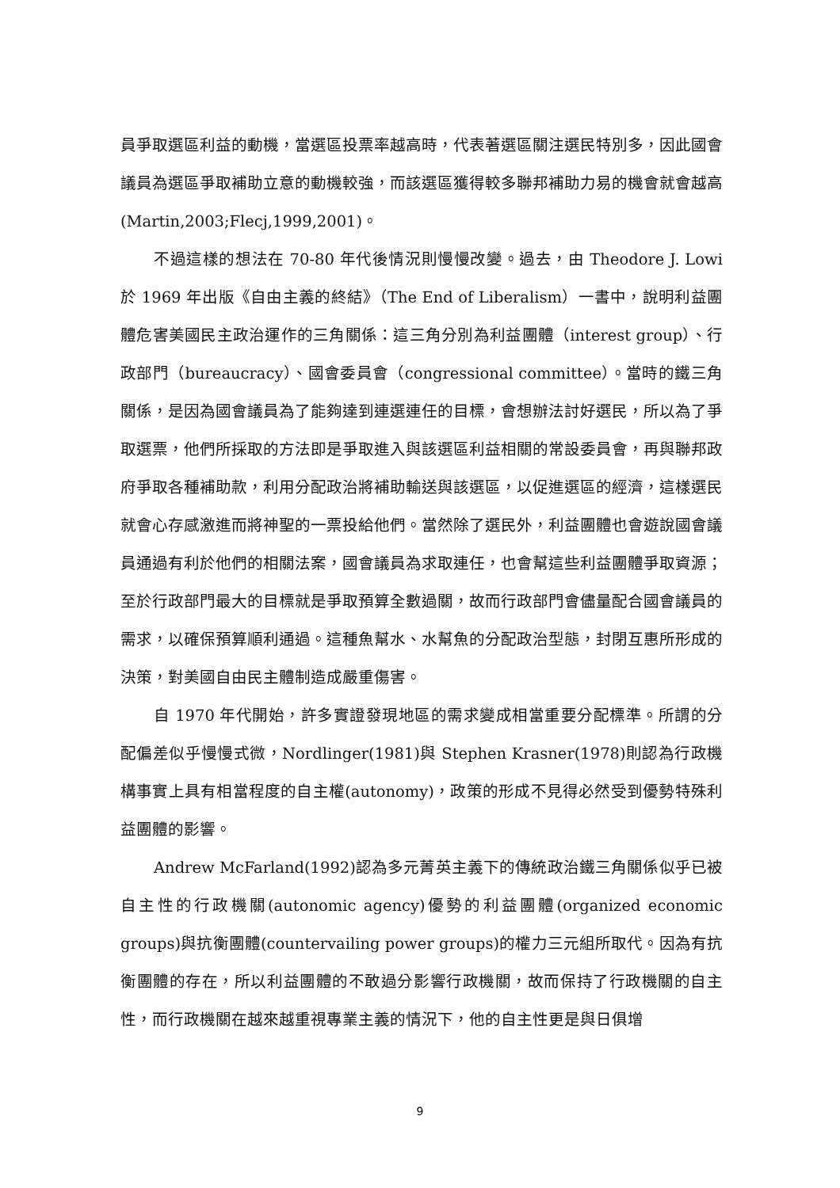員爭取選區利益的動機，當選區投票率越高時，代表著選區關注選民特別多，因此國會議員為選區爭取補助立意的動機較強，而該選區獲得較多聯邦補助力易的機會就會越高(Martin,2003;Flecj,1999,2001)。
不過這樣的想法在 70-80 年代後情況則慢慢改變。過去，由 Theodore J. Lowi 於 1969 年出版《自由主義的終結》（The End of Liberalism）一書中，說明利益團體危害美國民主政治運作的三角關係：這三角分別為利益團體（interest group）、行政部門（bureaucracy）、國會委員會（congressional committee）。當時的鐵三角關係，是因為國會議員為了能夠達到連選連任的目標，會想辦法討好選民，所以為了爭取選票，他們所採取的方法即是爭取進入與該選區利益相關的常設委員會，再與聯邦政府爭取各種補助款，利用分配政治將補助輸送與該選區，以促進選區的經濟，這樣選民就會心存感激進而將神聖的一票投給他們。當然除了選民外，利益團體也會遊說國會議員通過有利於他們的相關法案，國會議員為求取連任，也會幫這些利益團體爭取資源；至於行政部門最大的目標就是爭取預算全數過關，故而行政部門會儘量配合國會議員的需求，以確保預算順利通過。這種魚幫水、水幫魚的分配政治型態，封閉互惠所形成的決策，對美國自由民主體制造成嚴重傷害。
自 1970 年代開始，許多實證發現地區的需求變成相當重要分配標準。所謂的分配偏差似乎慢慢式微，Nordlinger(1981)與 Stephen Krasner(1978)則認為行政機構事實上具有相當程度的自主權(autonomy)，政策的形成不見得必然受到優勢特殊利益團體的影響。
Andrew McFarland(1992)認為多元菁英主義下的傳統政治鐵三角關係似乎已被自主性的行政機關(autonomic agency)優勢的利益團體(organized economic groups)與抗衡團體(countervailing power groups)的權力三元組所取代。因為有抗衡團體的存在，所以利益團體的不敢過分影響行政機關，故而保持了行政機關的自主性，而行政機關在越來越重視專業主義的情況下，他的自主性更是與日俱增
9